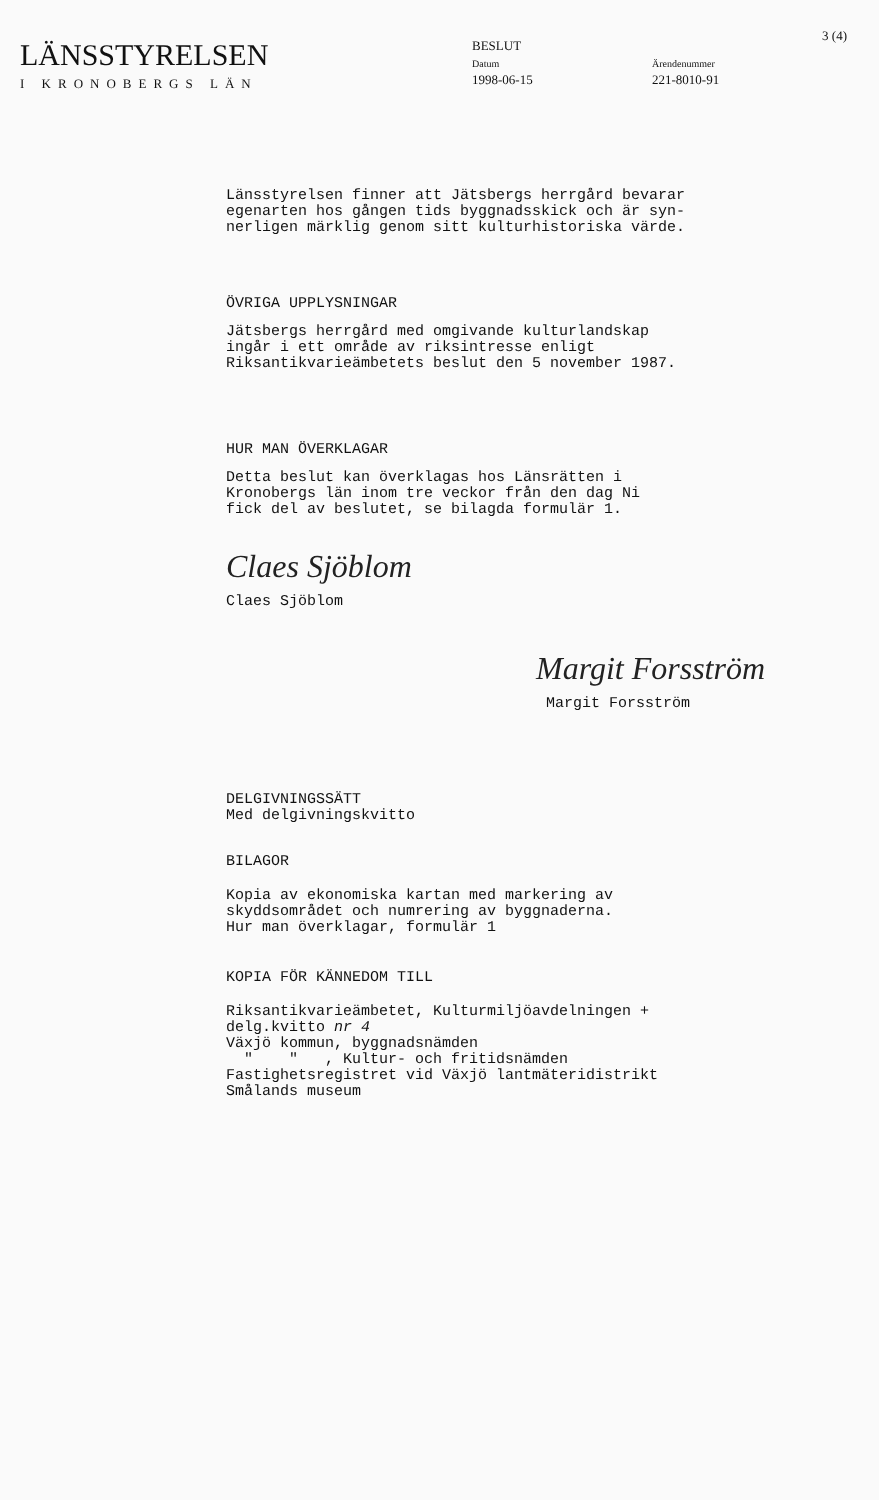LÄNSSTYRELSEN
I KRONOBERGS LÄN
BESLUT
Datum
1998-06-15
Ärendenummer
221-8010-91
3 (4)
Länsstyrelsen finner att Jätsbergs herrgård bevarar
egenarten hos gången tids byggnadsskick och är syn-
nerligen märklig genom sitt kulturhistoriska värde.
ÖVRIGA UPPLYSNINGAR
Jätsbergs herrgård med omgivande kulturlandskap
ingår i ett område av riksintresse enligt
Riksantikvarieämbetets beslut den 5 november 1987.
HUR MAN ÖVERKLAGAR
Detta beslut kan överklagas hos Länsrätten i
Kronobergs län inom tre veckor från den dag Ni
fick del av beslutet, se bilagda formulär 1.
Claes Sjöblom
Claes Sjöblom
Margit Forsström
Margit Forsström
DELGIVNINGSSÄTT
Med delgivningskvitto
BILAGOR
Kopia av ekonomiska kartan med markering av
skyddsområdet och numrering av byggnaderna.
Hur man överklagar, formulär 1
KOPIA FÖR KÄNNEDOM TILL
Riksantikvarieämbetet, Kulturmiljöavdelningen +
delg.kvitto nr 4
Växjö kommun, byggnadsnämden
" " , Kultur- och fritidsnämden
Fastighetsregistret vid Växjö lantmäteridistrikt
Smålands museum